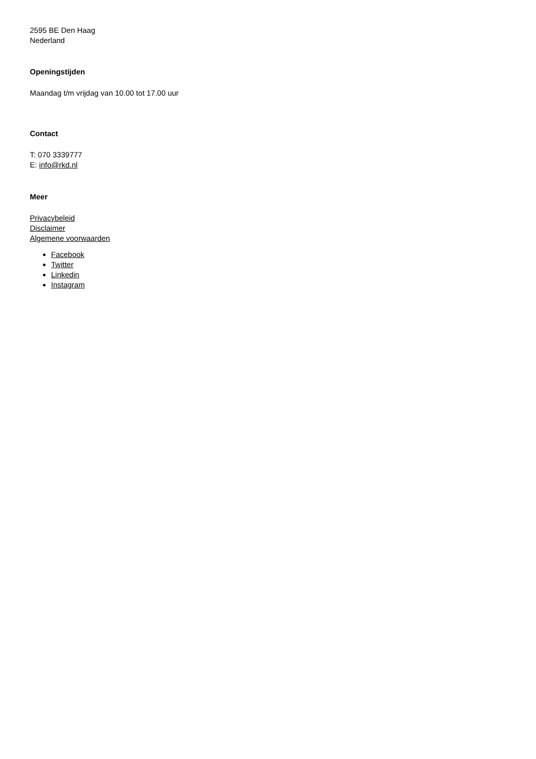2595 BE Den Haag
Nederland
Openingstijden
Maandag t/m vrijdag van 10.00 tot 17.00 uur
Contact
T: 070 3339777
E: info@rkd.nl
Meer
Privacybeleid
Disclaimer
Algemene voorwaarden
Facebook
Twitter
Linkedin
Instagram